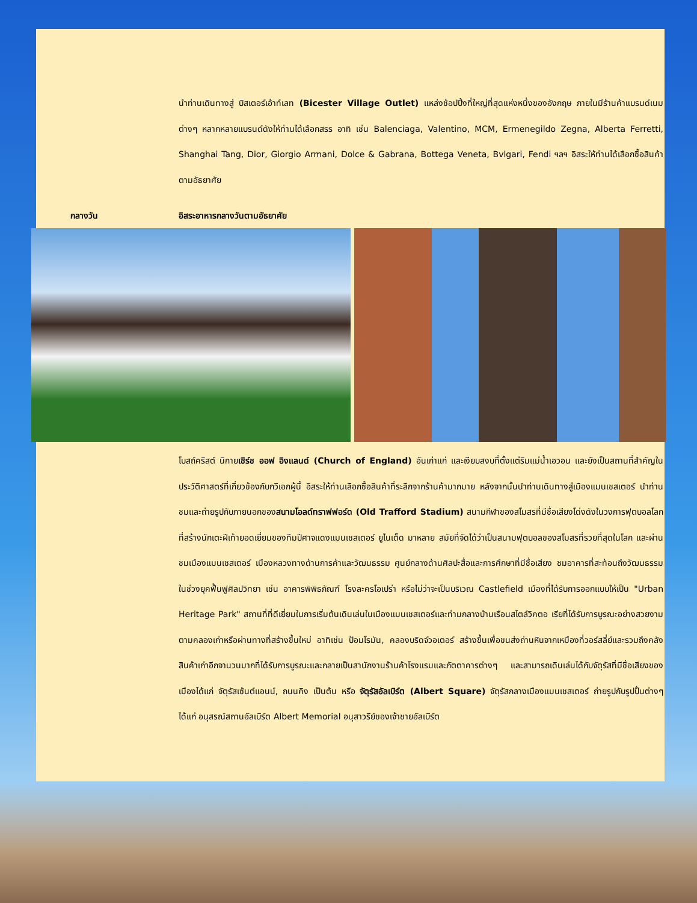นำท่านเดินทางสู่ บิสเตอร์เอ้าท์เลท (Bicester Village Outlet) แหล่งช้อปปิ้งที่ใหญ่ที่สุดแห่งหนึ่งของอังกฤษ ภายในมีร้านค้าแบรนด์เนมต่างๆ หลากหลายแบรนด์ดังให้ท่านได้เลือกสรร อาทิ เช่น Balenciaga, Valentino, MCM, Ermenegildo Zegna, Alberta Ferretti, Shanghai Tang, Dior, Giorgio Armani, Dolce & Gabrana, Bottega Veneta, Bvlgari, Fendi ฯลฯ อิสระให้ท่านได้เลือกซื้อสินค้าตามอัธยาศัย
กลางวัน อิสระอาหารกลางวันตามอัธยาศัย
โบสถ์คริสต์ นิกายเชิร์ช ออฟ อิงแลนด์ (Church of England) อันเก่าแก่ และเงียบสงบที่ตั้งแต่ริมแม่น้ำเอวอน และยังเป็นสถานที่สำคัญในประวัติศาสตร์ที่เกี่ยวข้องกับกวีเอกผู้นี้ อิสระให้ท่านเลือกซื้อสินค้าที่ระลึกจากร้านค้ามากมาย หลังจากนั้นนำท่านเดินทางสู่เมืองแมนเชสเตอร์ นำท่านชมและถ่ายรูปกับภายนอกของสนามโอลด์ทราฟฟอร์ด (Old Trafford Stadium) สนามกีฬาของสโมสรที่มีชื่อเสียงโด่งดังในวงการฟุตบอลโลกที่สร้างนักเตะฝีเท้ายอดเยี่ยมของทีมปีศาจแดงแมนเชสเตอร์ ยูไนเต็ด มาหลาย สมัยที่จัดได้ว่าเป็นสนามฟุตบอลของสโมสรที่รวยที่สุดในโลก และผ่านชมเมืองแมนเชสเตอร์ เมืองหลวงทางด้านการค้าและวัฒนธรรม ศูนย์กลางด้านศิลปะสื่อและการศึกษาที่มีชื่อเสียง ชมอาคารที่สะท้อนถึงวัฒนธรรมในช่วงยุคฟื้นฟูศิลปวิทยา เช่น อาคารพิพิธภัณฑ์ โรงละครโอเปร่า หรือไม่ว่าจะเป็นบริเวณ Castlefield เมืองที่ได้รับการออกแบบให้เป็น "Urban Heritage Park" สถานที่ที่ดีเยี่ยมในการเริ่มต้นเดินเล่นในเมืองแมนเชสเตอร์และท่ามกลางบ้านเรือนสไตล์วิคตอ เรียที่ได้รับการบูรณะอย่างสวยงามตามคลองเก่าหรือผ่านทางที่สร้างขึ้นใหม่ อาทิเช่น ป้อมโรมัน, คลองบริดจ์วอเตอร์ สร้างขึ้นเพื่อขนส่งถ่านหินจากเหมืองที่วอร์สลี่ย์และรวมถึงคลังสินค้าเก่าอีกจานวนมากที่ได้รับการบูรณะและกลายเป็นสานักงานร้านค้าโรงแรมและภัตตาคารต่างๆ และสามารถเดินเล่นได้กับจัตุรัสที่มีชื่อเสียงของเมืองได้แก่ จัตุรัสเซ้นต์แอนน์, ถนนคิง เป็นต้น หรือ จัตุรัสอัลเบิร์ต (Albert Square) จัตุรัสกลางเมืองแมนเชสเตอร์ ถ่ายรูปกับรูปปั้นต่างๆ ได้แก่ อนุสรณ์สถานอัลเบิร์ต Albert Memorial อนุสาวรีย์ของเจ้าชายอัลเบิร์ต